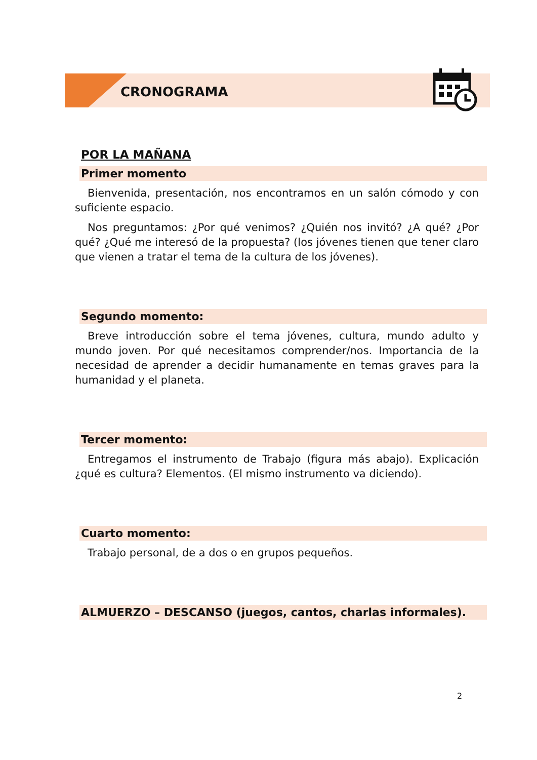CRONOGRAMA
POR LA MAÑANA
Primer momento
Bienvenida, presentación, nos encontramos en un salón cómodo y con suficiente espacio.
Nos preguntamos: ¿Por qué venimos? ¿Quién nos invitó? ¿A qué? ¿Por qué? ¿Qué me interesó de la propuesta? (los jóvenes tienen que tener claro que vienen a tratar el tema de la cultura de los jóvenes).
Segundo momento:
Breve introducción sobre el tema jóvenes, cultura, mundo adulto y mundo joven. Por qué necesitamos comprender/nos. Importancia de la necesidad de aprender a decidir humanamente en temas graves para la humanidad y el planeta.
Tercer momento:
Entregamos el instrumento de Trabajo (figura más abajo). Explicación ¿qué es cultura? Elementos. (El mismo instrumento va diciendo).
Cuarto momento:
Trabajo personal, de a dos o en grupos pequeños.
ALMUERZO – DESCANSO (juegos, cantos, charlas informales).
2